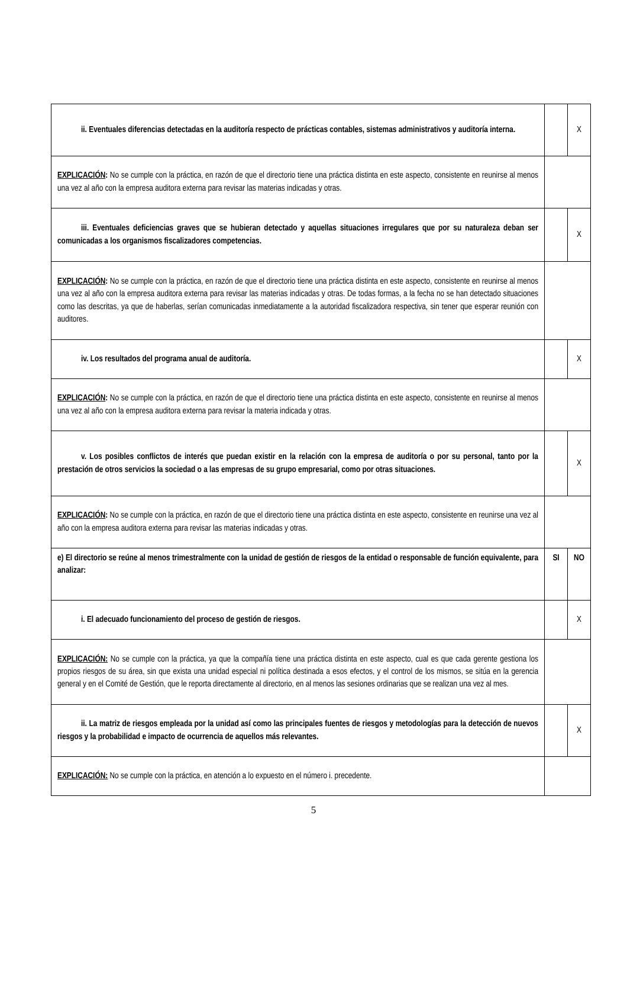| ii. Eventuales diferencias detectadas en la auditoría respecto de prácticas contables, sistemas administrativos y auditoría interna. | | X |
| EXPLICACIÓN : No se cumple con la práctica, en razón de que el directorio tiene una práctica distinta en este aspecto, consistente en reunirse al menos una vez al año con la empresa auditora externa para revisar las materias indicadas y otras. | | |
| iii. Eventuales deficiencias graves que se hubieran detectado y aquellas situaciones irregulares que por su naturaleza deban ser comunicadas a los organismos fiscalizadores competencias. | | X |
| EXPLICACIÓN : No se cumple con la práctica, en razón de que el directorio tiene una práctica distinta en este aspecto, consistente en reunirse al menos una vez al año con la empresa auditora externa para revisar las materias indicadas y otras. De todas formas, a la fecha no se han detectado situaciones como las descritas, ya que de haberlas, serían comunicadas inmediatamente a la autoridad fiscalizadora respectiva, sin tener que esperar reunión con auditores. | | |
| iv. Los resultados del programa anual de auditoría. | | X |
| EXPLICACIÓN : No se cumple con la práctica, en razón de que el directorio tiene una práctica distinta en este aspecto, consistente en reunirse al menos una vez al año con la empresa auditora externa para revisar la materia indicada y otras. | | |
| v. Los posibles conflictos de interés que puedan existir en la relación con la empresa de auditoría o por su personal, tanto por la prestación de otros servicios la sociedad o a las empresas de su grupo empresarial, como por otras situaciones. | | X |
| EXPLICACIÓN : No se cumple con la práctica, en razón de que el directorio tiene una práctica distinta en este aspecto, consistente en reunirse una vez al año con la empresa auditora externa para revisar las materias indicadas y otras. | | |
| e) El directorio se reúne al menos trimestralmente con la unidad de gestión de riesgos de la entidad o responsable de función equivalente, para analizar: | SI | NO |
| i. El adecuado funcionamiento del proceso de gestión de riesgos. | | X |
| EXPLICACIÓN: No se cumple con la práctica, ya que la compañía tiene una práctica distinta en este aspecto, cual es que cada gerente gestiona los propios riesgos de su área, sin que exista una unidad especial ni política destinada a esos efectos, y el control de los mismos, se sitúa en la gerencia general y en el Comité de Gestión, que le reporta directamente al directorio, en al menos las sesiones ordinarias que se realizan una vez al mes. | | |
| ii. La matriz de riesgos empleada por la unidad así como las principales fuentes de riesgos y metodologías para la detección de nuevos riesgos y la probabilidad e impacto de ocurrencia de aquellos más relevantes. | | X |
| EXPLICACIÓN: No se cumple con la práctica, en atención a lo expuesto en el número i. precedente. | | |
5